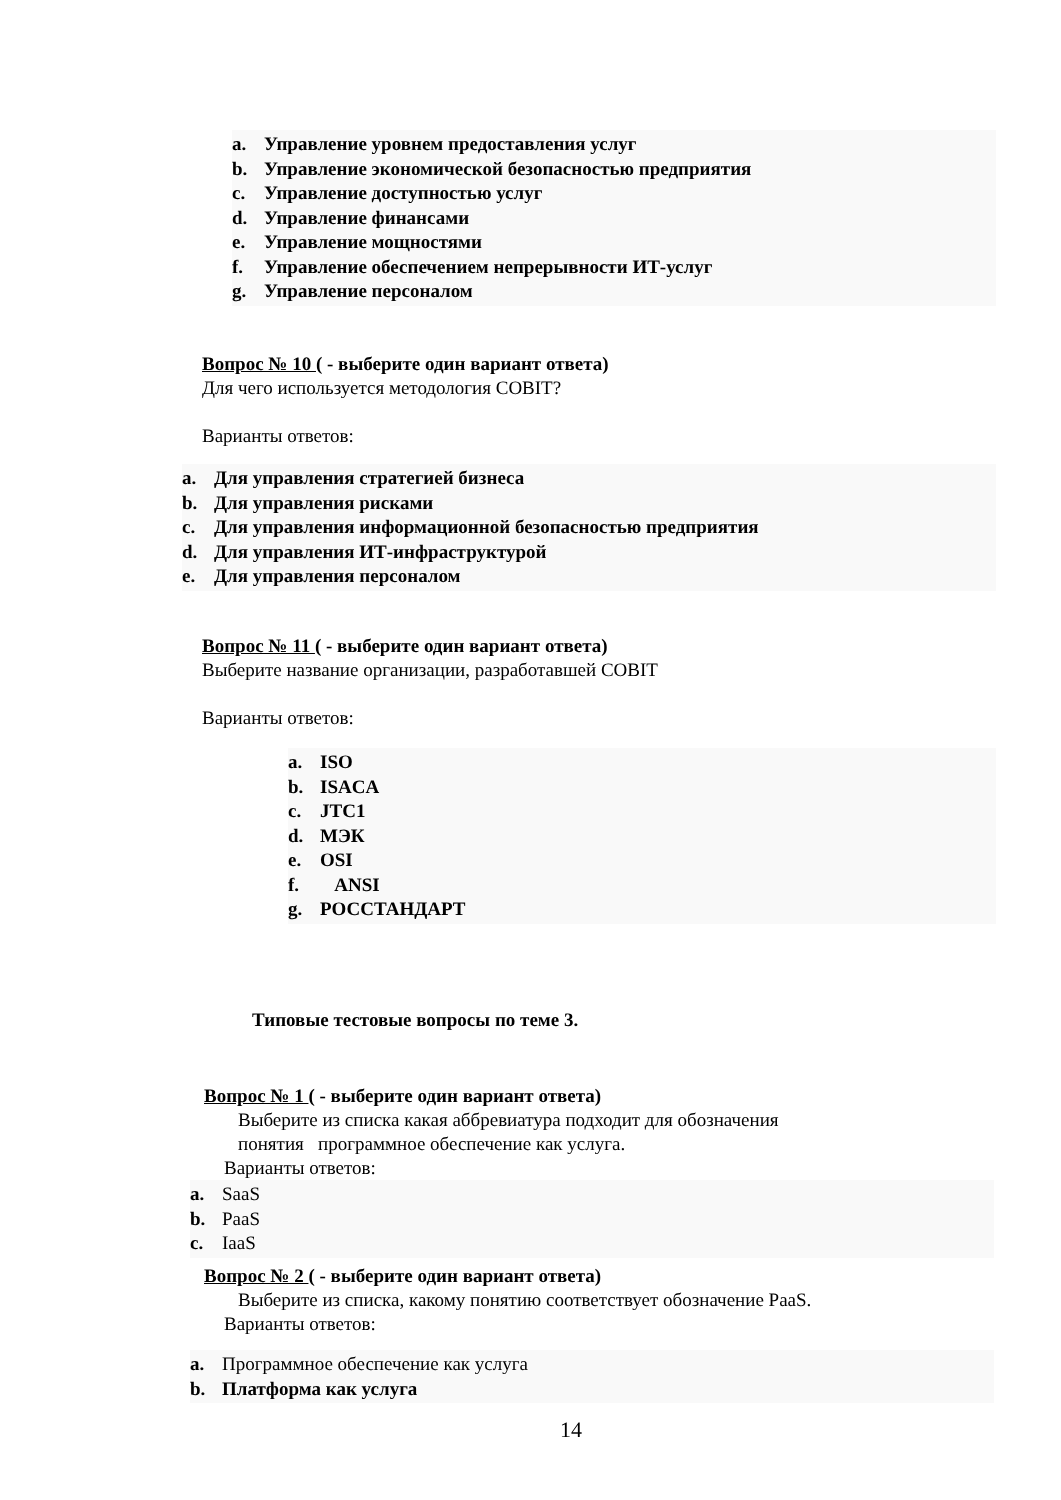a. Управление уровнем предоставления услуг
b. Управление экономической безопасностью предприятия
c. Управление доступностью услуг
d. Управление финансами
e. Управление мощностями
f. Управление обеспечением непрерывности ИТ-услуг
g. Управление персоналом
Вопрос № 10 ( - выберите один вариант ответа)
Для чего используется методология COBIT?
Варианты ответов:
a. Для управления стратегией бизнеса
b. Для управления рисками
c. Для управления информационной безопасностью предприятия
d. Для управления ИТ-инфраструктурой
e. Для управления персоналом
Вопрос № 11 ( - выберите один вариант ответа)
Выберите название организации, разработавшей COBIT
Варианты ответов:
a. ISO
b. ISACA
c. JTC1
d. МЭК
e. OSI
f. ANSI
g. РОССТАНДАРТ
Типовые тестовые вопросы по теме 3.
Вопрос № 1 ( - выберите один вариант ответа)
Выберите из списка какая аббревиатура подходит для обозначения
понятия программное обеспечение как услуга.
Варианты ответов:
a. SaaS
b. PaaS
c. IaaS
Вопрос № 2 ( - выберите один вариант ответа)
Выберите из списка, какому понятию соответствует обозначение PaaS.
Варианты ответов:
a. Программное обеспечение как услуга
b. Платформа как услуга
14